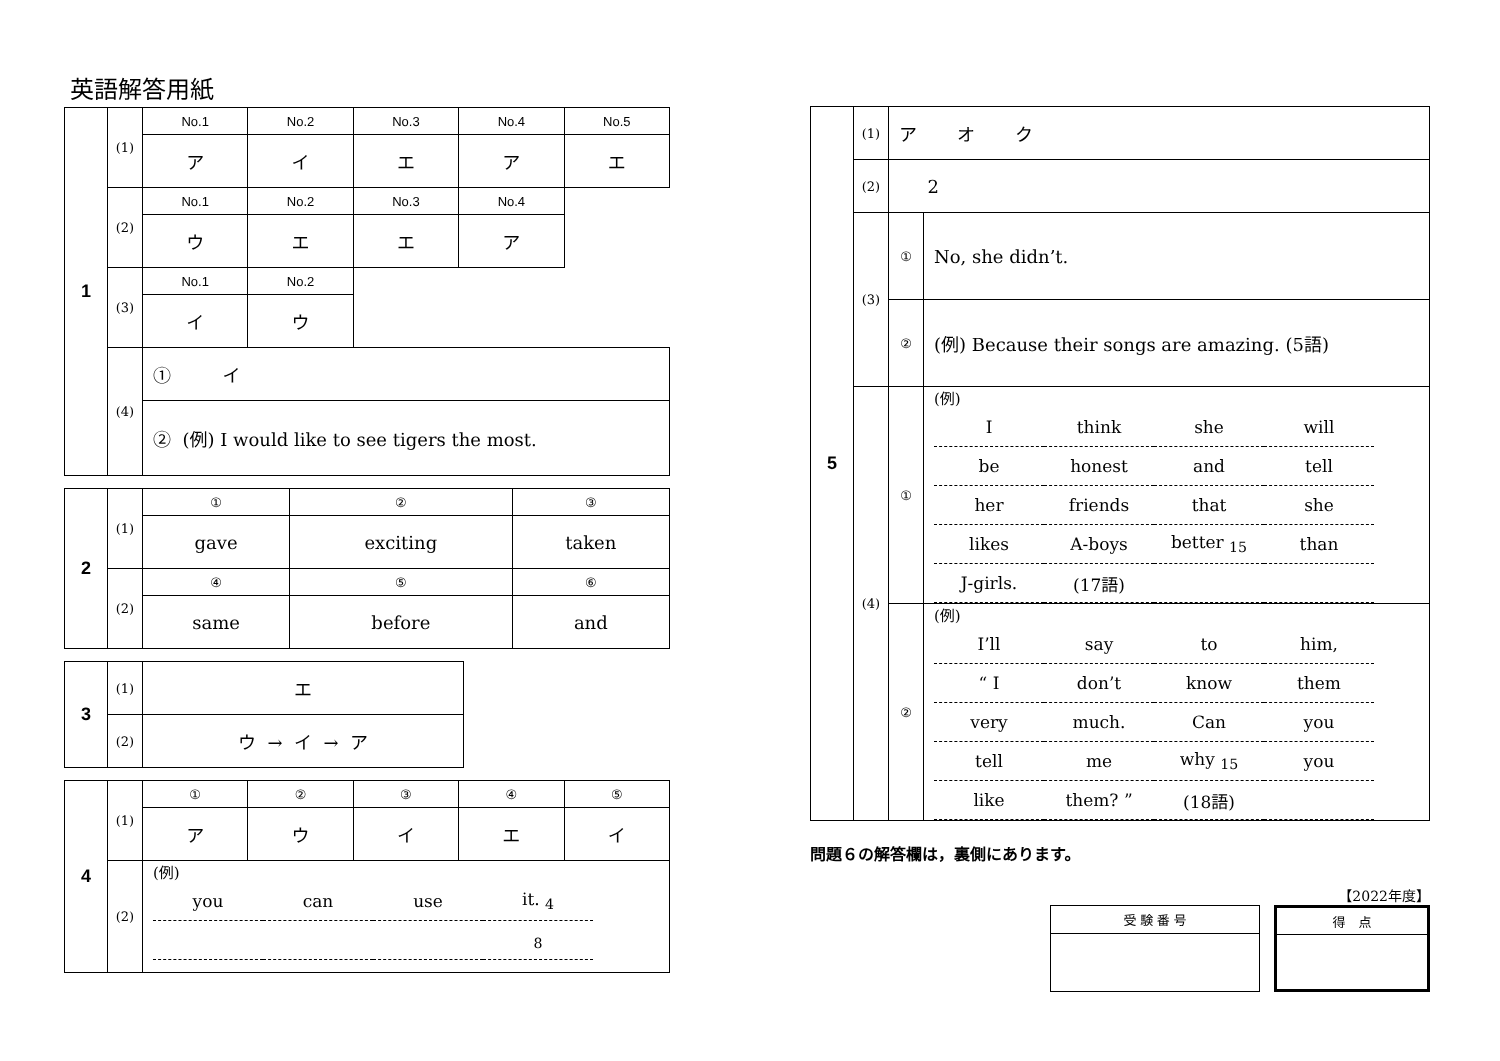英語解答用紙
| 1 | (1) | No.1 | No.2 | No.3 | No.4 | No.5 |
| | | ア | イ | エ | ア | エ |
| | (2) | No.1 | No.2 | No.3 | No.4 | |
| | | ウ | エ | エ | ア | |
| | (3) | No.1 | No.2 | | | |
| | | イ | ウ | | | |
| | (4) | ① イ | | | | |
| | | ② (例) I would like to see tigers the most. | | | | |
| 2 | (1) | ① | ② | ③ |
| | | gave | exciting | taken |
| | (2) | ④ | ⑤ | ⑥ |
| | | same | before | and |
| 3 | (1) | エ |
| | (2) | ウ → イ → ア |
| 4 | (1) | ① | ② | ③ | ④ | ⑤ |
| | | ア | ウ | イ | エ | イ |
| | (2) | (例) / you / can / use / it. <sub>4</sub> / / / / / <sub>8</sub> / | | | | |
| 5 | (1) | ア オ ク | |
| | (2) | 2 | |
| | (3) | ① | No, she didn’t. |
| | | ② | (例) Because their songs are amazing. (5語) |
| | (4) | ① | (例) / I / think / she / will / / be / honest / and / tell / / her / friends / that / she / / likes / A-boys / better <sub>15</sub> / than / / J-girls. / (17語) / / / |
| | | ② | (例) / I’ll / say / to / him, / / “ I / don’t / know / them / / very / much. / Can / you / / tell / me / why <sub>15</sub> / you / / like / them? ” / (18語) / / |
問題６の解答欄は，裏側にあります。
【2022年度】
| 受 験 番 号 |
| --- |
| 得 点 |
| --- |